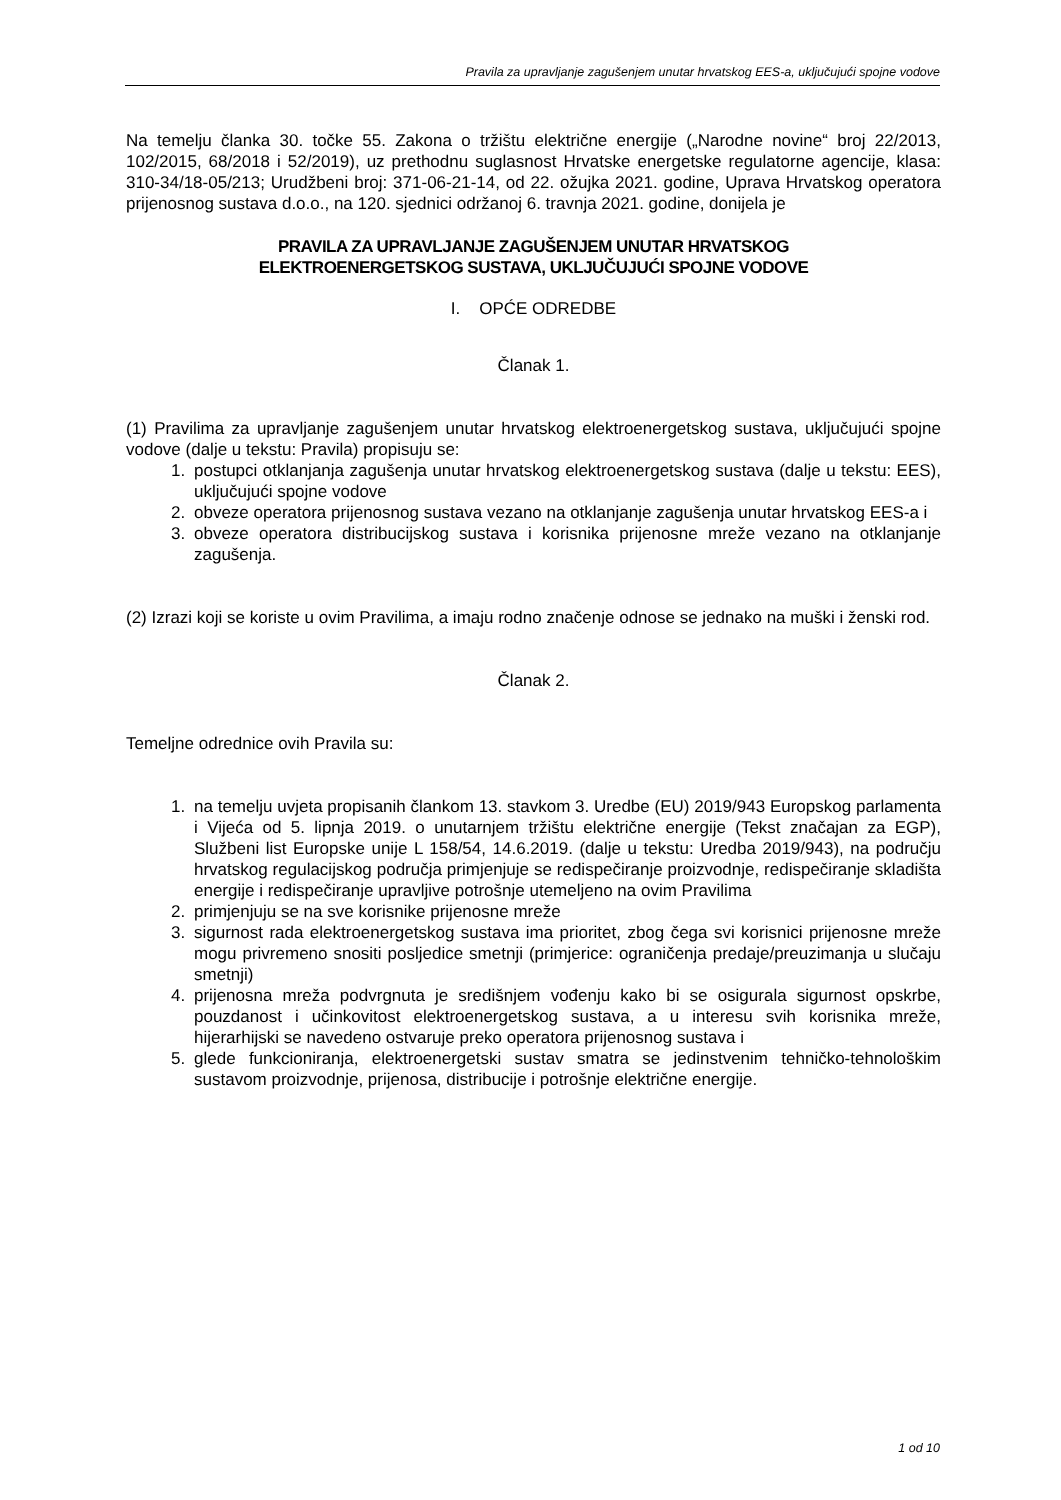Pravila za upravljanje zagušenjem unutar hrvatskog EES-a, uključujući spojne vodove
Na temelju članka 30. točke 55. Zakona o tržištu električne energije („Narodne novine“ broj 22/2013, 102/2015, 68/2018 i 52/2019), uz prethodnu suglasnost Hrvatske energetske regulatorne agencije, klasa: 310-34/18-05/213; Urudžbeni broj: 371-06-21-14, od 22. ožujka 2021. godine, Uprava Hrvatskog operatora prijenosnog sustava d.o.o., na 120. sjednici održanoj 6. travnja 2021. godine, donijela je
PRAVILA ZA UPRAVLJANJE ZAGUŠENJEM UNUTAR HRVATSKOG
ELEKTROENERGETSKOG SUSTAVA, UKLJUČUJUĆI SPOJNE VODOVE
I. OPĆE ODREDBE
Članak 1.
(1) Pravilima za upravljanje zagušenjem unutar hrvatskog elektroenergetskog sustava, uključujući spojne vodove (dalje u tekstu: Pravila) propisuju se:
1. postupci otklanjanja zagušenja unutar hrvatskog elektroenergetskog sustava (dalje u tekstu: EES), uključujući spojne vodove
2. obveze operatora prijenosnog sustava vezano na otklanjanje zagušenja unutar hrvatskog EES-a i
3. obveze operatora distribucijskog sustava i korisnika prijenosne mreže vezano na otklanjanje zagušenja.
(2) Izrazi koji se koriste u ovim Pravilima, a imaju rodno značenje odnose se jednako na muški i ženski rod.
Članak 2.
Temeljne odrednice ovih Pravila su:
1. na temelju uvjeta propisanih člankom 13. stavkom 3. Uredbe (EU) 2019/943 Europskog parlamenta i Vijeća od 5. lipnja 2019. o unutarnjem tržištu električne energije (Tekst značajan za EGP), Službeni list Europske unije L 158/54, 14.6.2019. (dalje u tekstu: Uredba 2019/943), na području hrvatskog regulacijskog područja primjenjuje se redispečiranje proizvodnje, redispečiranje skladišta energije i redispečiranje upravljive potrošnje utemeljeno na ovim Pravilima
2. primjenjuju se na sve korisnike prijenosne mreže
3. sigurnost rada elektroenergetskog sustava ima prioritet, zbog čega svi korisnici prijenosne mreže mogu privremeno snositi posljedice smetnji (primjerice: ograničenja predaje/preuzimanja u slučaju smetnji)
4. prijenosna mreža podvrgnuta je središnjem vođenju kako bi se osigurala sigurnost opskrbe, pouzdanost i učinkovitost elektroenergetskog sustava, a u interesu svih korisnika mreže, hijerarhijski se navedeno ostvaruje preko operatora prijenosnog sustava i
5. glede funkcioniranja, elektroenergetski sustav smatra se jedinstvenim tehničko-tehnološkim sustavom proizvodnje, prijenosa, distribucije i potrošnje električne energije.
1 od 10